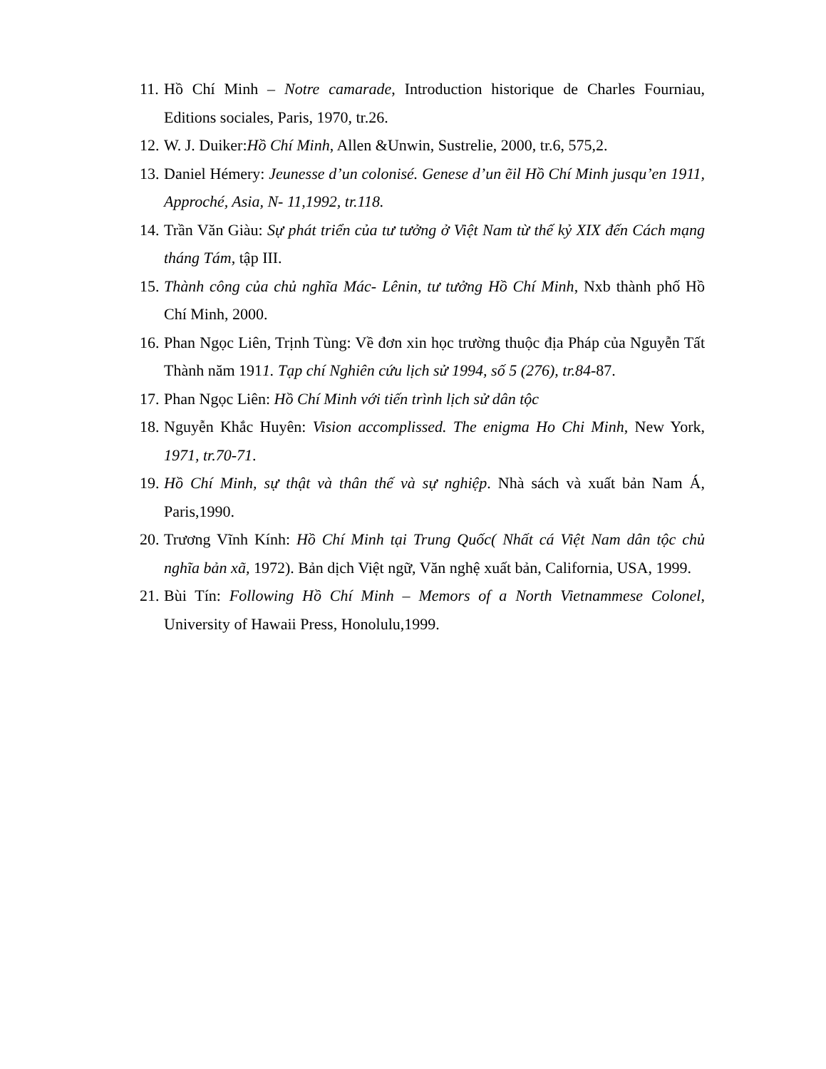11.
Hồ Chí Minh – Notre camarade, Introduction historique de Charles Fourniau, Editions sociales, Paris, 1970, tr.26.
12.
W. J. Duiker:Hồ Chí Minh, Allen &Unwin, Sustrelie, 2000, tr.6, 575,2.
13.
Daniel Hémery: Jeunesse d’un colonisé. Genese d’un ẽil Hồ Chí Minh jusqu’en 1911, Approché, Asia, N- 11,1992, tr.118.
14.
Trần Văn Giàu: Sự phát triển của tư tưởng ở Việt Nam từ thế kỷ XIX đến Cách mạng tháng Tám, tập III.
15.
Thành công của chủ nghĩa Mác- Lênin, tư tưởng Hồ Chí Minh, Nxb thành phố Hồ Chí Minh, 2000.
16.
Phan Ngọc Liên, Trịnh Tùng: Về đơn xin học trường thuộc địa Pháp của Nguyễn Tất Thành năm 1911. Tạp chí Nghiên cứu lịch sử 1994, số 5 (276), tr.84-87.
17.
Phan Ngọc Liên: Hồ Chí Minh với tiến trình lịch sử dân tộc
18.
Nguyễn Khắc Huyên: Vision accomplissed. The enigma Ho Chi Minh, New York, 1971, tr.70-71.
19.
Hồ Chí Minh, sự thật và thân thế và sự nghiệp. Nhà sách và xuất bản Nam Á, Paris,1990.
20.
Trương Vĩnh Kính: Hồ Chí Minh tại Trung Quốc( Nhất cá Việt Nam dân tộc chủ nghĩa bản xã, 1972). Bản dịch Việt ngữ, Văn nghệ xuất bản, California, USA, 1999.
21.
Bùi Tín: Following Hồ Chí Minh – Memors of a North Vietnammese Colonel, University of Hawaii Press, Honolulu,1999.